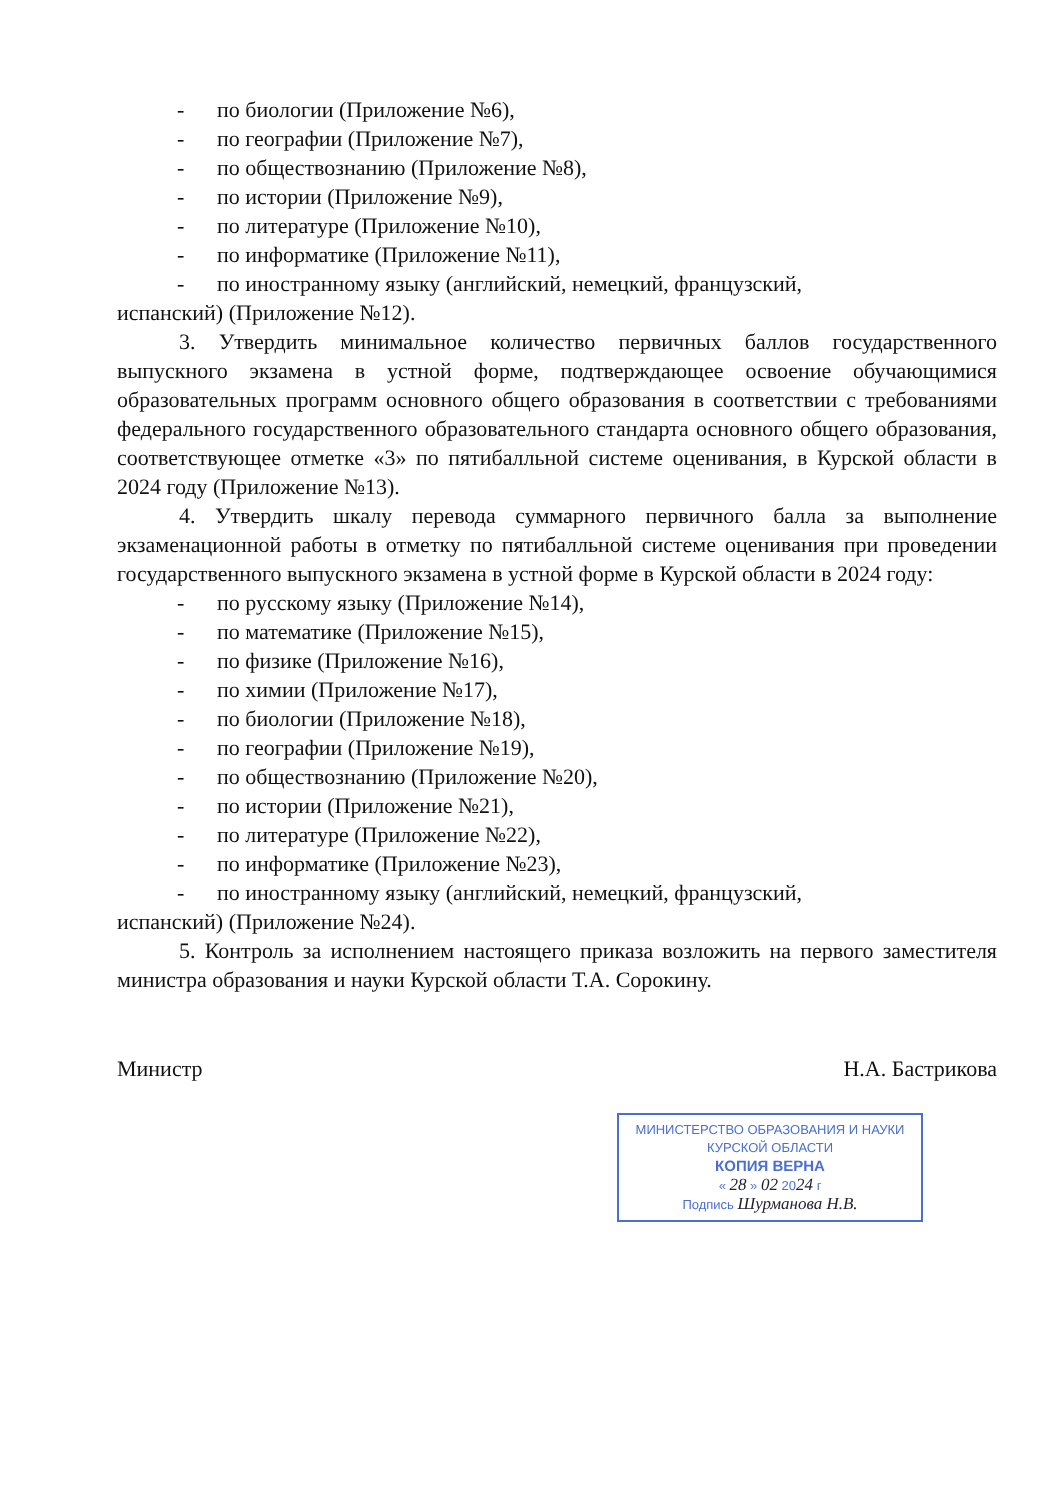- по биологии (Приложение №6),
- по географии (Приложение №7),
- по обществознанию (Приложение №8),
- по истории (Приложение №9),
- по литературе (Приложение №10),
- по информатике (Приложение №11),
- по иностранному языку (английский, немецкий, французский,
испанский) (Приложение №12).
3. Утвердить минимальное количество первичных баллов государственного выпускного экзамена в устной форме, подтверждающее освоение обучающимися образовательных программ основного общего образования в соответствии с требованиями федерального государственного образовательного стандарта основного общего образования, соответствующее отметке «3» по пятибалльной системе оценивания, в Курской области в 2024 году (Приложение №13).
4. Утвердить шкалу перевода суммарного первичного балла за выполнение экзаменационной работы в отметку по пятибалльной системе оценивания при проведении государственного выпускного экзамена в устной форме в Курской области в 2024 году:
- по русскому языку (Приложение №14),
- по математике (Приложение №15),
- по физике (Приложение №16),
- по химии (Приложение №17),
- по биологии (Приложение №18),
- по географии (Приложение №19),
- по обществознанию (Приложение №20),
- по истории (Приложение №21),
- по литературе (Приложение №22),
- по информатике (Приложение №23),
- по иностранному языку (английский, немецкий, французский,
испанский) (Приложение №24).
5. Контроль за исполнением настоящего приказа возложить на первого заместителя министра образования и науки Курской области Т.А. Сорокину.
Министр Н.А. Бастрикова
МИНИСТЕРСТВО ОБРАЗОВАНИЯ И НАУКИ
КУРСКОЙ ОБЛАСТИ
КОПИЯ ВЕРНА
« 28 » 02 2024 г
Подпись Шурманова Н.В.